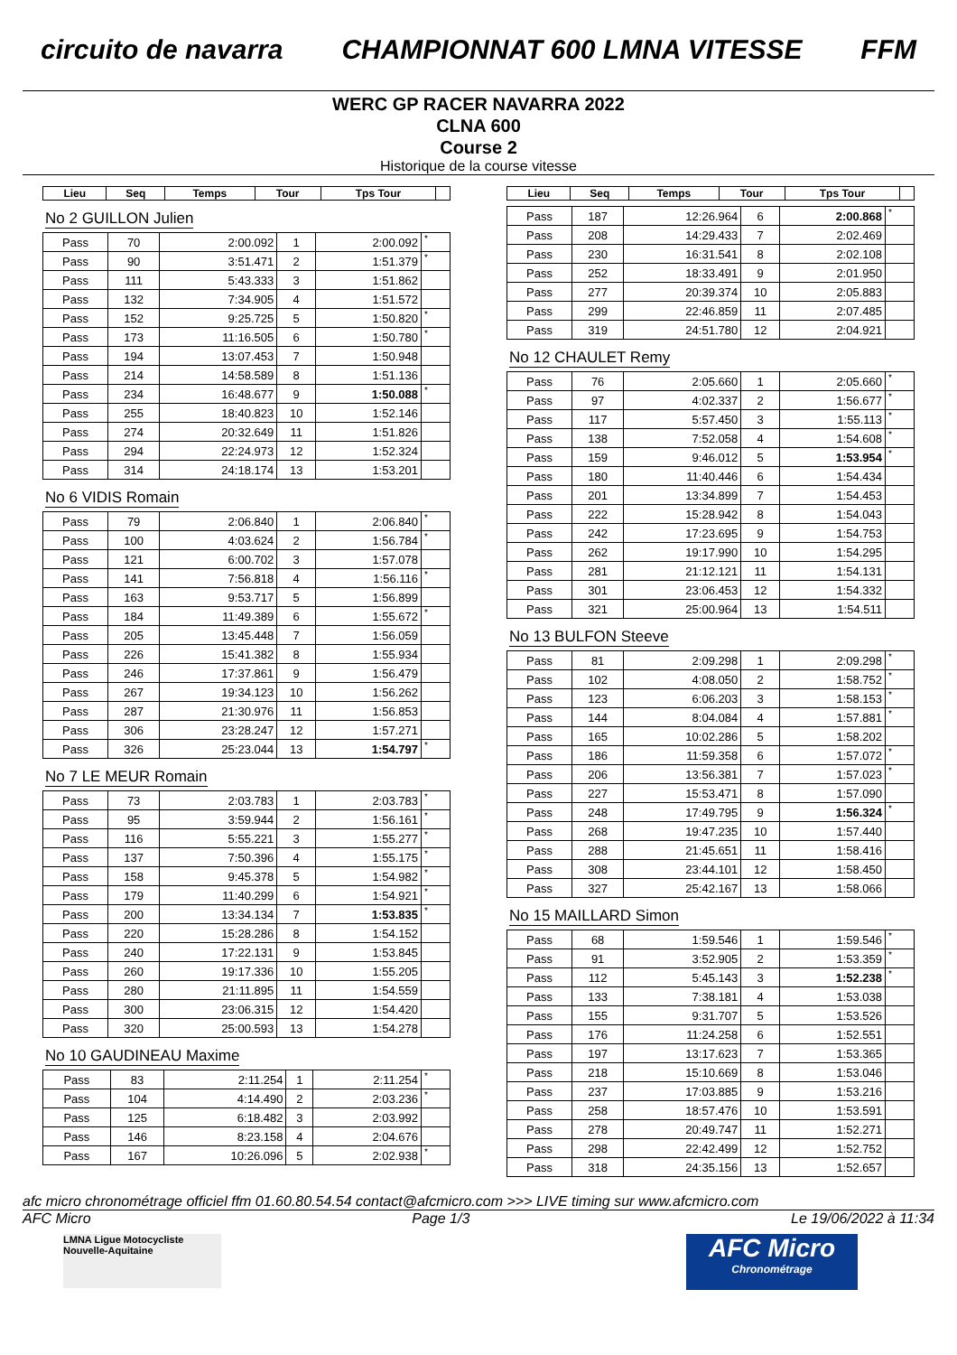circuito de navarra CHAMPIONNAT 600 LMNA VITESSE FFM
WERC GP RACER NAVARRA 2022
CLNA 600
Course 2
Historique de la course vitesse
| Lieu | Seq | Temps | Tour | Tps Tour | |
| --- | --- | --- | --- | --- | --- |
No 2 GUILLON Julien
| Pass | 70 | 2:00.092 | 1 | 2:00.092 | * |
| Pass | 90 | 3:51.471 | 2 | 1:51.379 | * |
| Pass | 111 | 5:43.333 | 3 | 1:51.862 | |
| Pass | 132 | 7:34.905 | 4 | 1:51.572 | |
| Pass | 152 | 9:25.725 | 5 | 1:50.820 | * |
| Pass | 173 | 11:16.505 | 6 | 1:50.780 | * |
| Pass | 194 | 13:07.453 | 7 | 1:50.948 | |
| Pass | 214 | 14:58.589 | 8 | 1:51.136 | |
| Pass | 234 | 16:48.677 | 9 | 1:50.088 | * |
| Pass | 255 | 18:40.823 | 10 | 1:52.146 | |
| Pass | 274 | 20:32.649 | 11 | 1:51.826 | |
| Pass | 294 | 22:24.973 | 12 | 1:52.324 | |
| Pass | 314 | 24:18.174 | 13 | 1:53.201 | |
No 6 VIDIS Romain
| Pass | 79 | 2:06.840 | 1 | 2:06.840 | * |
| Pass | 100 | 4:03.624 | 2 | 1:56.784 | * |
| Pass | 121 | 6:00.702 | 3 | 1:57.078 | |
| Pass | 141 | 7:56.818 | 4 | 1:56.116 | * |
| Pass | 163 | 9:53.717 | 5 | 1:56.899 | |
| Pass | 184 | 11:49.389 | 6 | 1:55.672 | * |
| Pass | 205 | 13:45.448 | 7 | 1:56.059 | |
| Pass | 226 | 15:41.382 | 8 | 1:55.934 | |
| Pass | 246 | 17:37.861 | 9 | 1:56.479 | |
| Pass | 267 | 19:34.123 | 10 | 1:56.262 | |
| Pass | 287 | 21:30.976 | 11 | 1:56.853 | |
| Pass | 306 | 23:28.247 | 12 | 1:57.271 | |
| Pass | 326 | 25:23.044 | 13 | 1:54.797 | * |
No 7 LE MEUR Romain
| Pass | 73 | 2:03.783 | 1 | 2:03.783 | * |
| Pass | 95 | 3:59.944 | 2 | 1:56.161 | * |
| Pass | 116 | 5:55.221 | 3 | 1:55.277 | * |
| Pass | 137 | 7:50.396 | 4 | 1:55.175 | * |
| Pass | 158 | 9:45.378 | 5 | 1:54.982 | * |
| Pass | 179 | 11:40.299 | 6 | 1:54.921 | * |
| Pass | 200 | 13:34.134 | 7 | 1:53.835 | * |
| Pass | 220 | 15:28.286 | 8 | 1:54.152 | |
| Pass | 240 | 17:22.131 | 9 | 1:53.845 | |
| Pass | 260 | 19:17.336 | 10 | 1:55.205 | |
| Pass | 280 | 21:11.895 | 11 | 1:54.559 | |
| Pass | 300 | 23:06.315 | 12 | 1:54.420 | |
| Pass | 320 | 25:00.593 | 13 | 1:54.278 | |
No 10 GAUDINEAU Maxime
| Pass | 83 | 2:11.254 | 1 | 2:11.254 | * |
| Pass | 104 | 4:14.490 | 2 | 2:03.236 | * |
| Pass | 125 | 6:18.482 | 3 | 2:03.992 | |
| Pass | 146 | 8:23.158 | 4 | 2:04.676 | |
| Pass | 167 | 10:26.096 | 5 | 2:02.938 | * |
| Lieu | Seq | Temps | Tour | Tps Tour | |
| --- | --- | --- | --- | --- | --- |
| Pass | 187 | 12:26.964 | 6 | 2:00.868 | * |
| Pass | 208 | 14:29.433 | 7 | 2:02.469 | |
| Pass | 230 | 16:31.541 | 8 | 2:02.108 | |
| Pass | 252 | 18:33.491 | 9 | 2:01.950 | |
| Pass | 277 | 20:39.374 | 10 | 2:05.883 | |
| Pass | 299 | 22:46.859 | 11 | 2:07.485 | |
| Pass | 319 | 24:51.780 | 12 | 2:04.921 | |
No 12 CHAULET Remy
| Pass | 76 | 2:05.660 | 1 | 2:05.660 | * |
| Pass | 97 | 4:02.337 | 2 | 1:56.677 | * |
| Pass | 117 | 5:57.450 | 3 | 1:55.113 | * |
| Pass | 138 | 7:52.058 | 4 | 1:54.608 | * |
| Pass | 159 | 9:46.012 | 5 | 1:53.954 | * |
| Pass | 180 | 11:40.446 | 6 | 1:54.434 | |
| Pass | 201 | 13:34.899 | 7 | 1:54.453 | |
| Pass | 222 | 15:28.942 | 8 | 1:54.043 | |
| Pass | 242 | 17:23.695 | 9 | 1:54.753 | |
| Pass | 262 | 19:17.990 | 10 | 1:54.295 | |
| Pass | 281 | 21:12.121 | 11 | 1:54.131 | |
| Pass | 301 | 23:06.453 | 12 | 1:54.332 | |
| Pass | 321 | 25:00.964 | 13 | 1:54.511 | |
No 13 BULFON Steeve
| Pass | 81 | 2:09.298 | 1 | 2:09.298 | * |
| Pass | 102 | 4:08.050 | 2 | 1:58.752 | * |
| Pass | 123 | 6:06.203 | 3 | 1:58.153 | * |
| Pass | 144 | 8:04.084 | 4 | 1:57.881 | * |
| Pass | 165 | 10:02.286 | 5 | 1:58.202 | |
| Pass | 186 | 11:59.358 | 6 | 1:57.072 | * |
| Pass | 206 | 13:56.381 | 7 | 1:57.023 | * |
| Pass | 227 | 15:53.471 | 8 | 1:57.090 | |
| Pass | 248 | 17:49.795 | 9 | 1:56.324 | * |
| Pass | 268 | 19:47.235 | 10 | 1:57.440 | |
| Pass | 288 | 21:45.651 | 11 | 1:58.416 | |
| Pass | 308 | 23:44.101 | 12 | 1:58.450 | |
| Pass | 327 | 25:42.167 | 13 | 1:58.066 | |
No 15 MAILLARD Simon
| Pass | 68 | 1:59.546 | 1 | 1:59.546 | * |
| Pass | 91 | 3:52.905 | 2 | 1:53.359 | * |
| Pass | 112 | 5:45.143 | 3 | 1:52.238 | * |
| Pass | 133 | 7:38.181 | 4 | 1:53.038 | |
| Pass | 155 | 9:31.707 | 5 | 1:53.526 | |
| Pass | 176 | 11:24.258 | 6 | 1:52.551 | |
| Pass | 197 | 13:17.623 | 7 | 1:53.365 | |
| Pass | 218 | 15:10.669 | 8 | 1:53.046 | |
| Pass | 237 | 17:03.885 | 9 | 1:53.216 | |
| Pass | 258 | 18:57.476 | 10 | 1:53.591 | |
| Pass | 278 | 20:49.747 | 11 | 1:52.271 | |
| Pass | 298 | 22:42.499 | 12 | 1:52.752 | |
| Pass | 318 | 24:35.156 | 13 | 1:52.657 | |
afc micro chronométrage officiel ffm 01.60.80.54.54 contact@afcmicro.com >>> LIVE timing sur www.afcmicro.com
AFC Micro Page 1/3 Le 19/06/2022 à 11:34
LMNA Ligue Motocycliste Nouvelle-Aquitaine
AFC Micro
Chronométrage